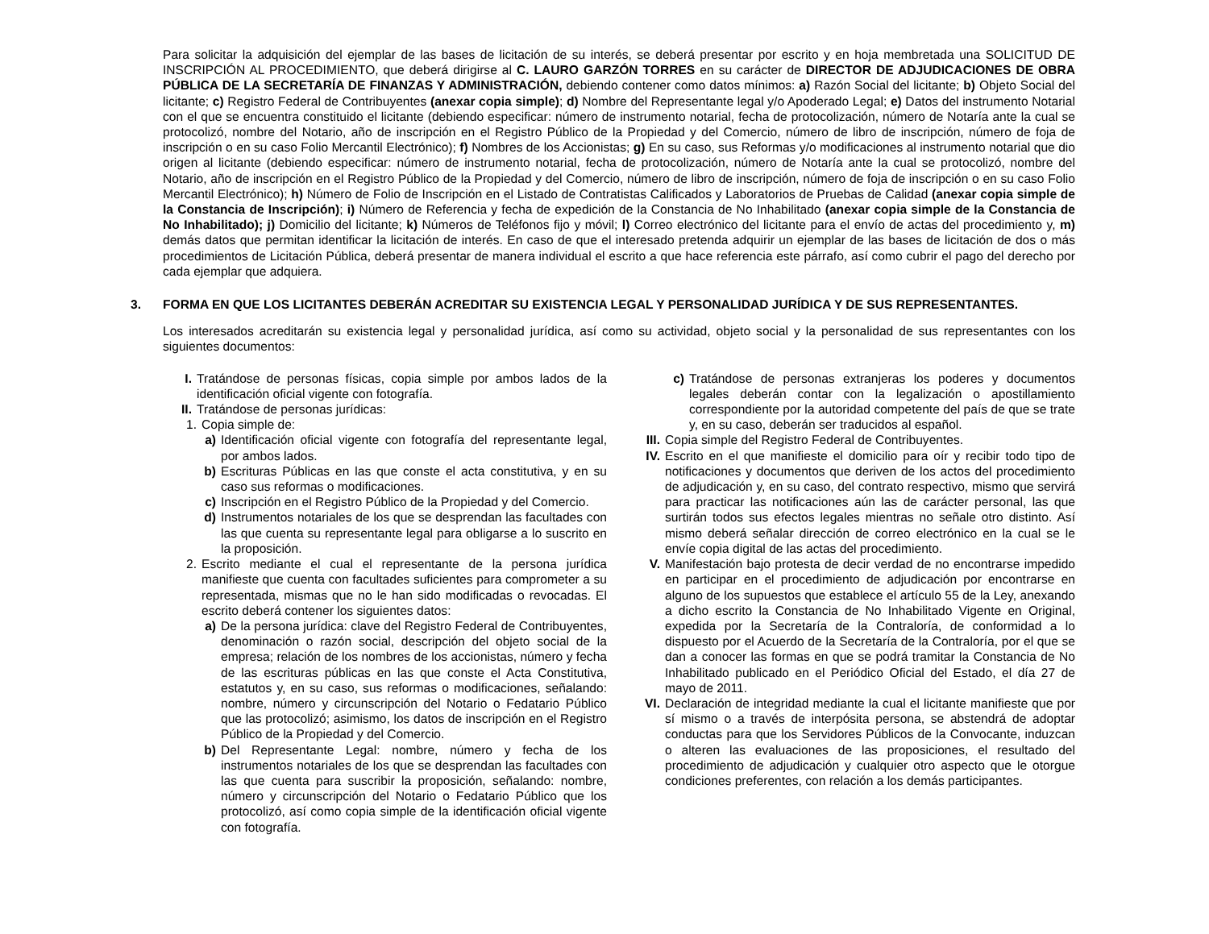Para solicitar la adquisición del ejemplar de las bases de licitación de su interés, se deberá presentar por escrito y en hoja membretada una SOLICITUD DE INSCRIPCIÓN AL PROCEDIMIENTO, que deberá dirigirse al C. LAURO GARZÓN TORRES en su carácter de DIRECTOR DE ADJUDICACIONES DE OBRA PÚBLICA DE LA SECRETARÍA DE FINANZAS Y ADMINISTRACIÓN, debiendo contener como datos mínimos: a) Razón Social del licitante; b) Objeto Social del licitante; c) Registro Federal de Contribuyentes (anexar copia simple); d) Nombre del Representante legal y/o Apoderado Legal; e) Datos del instrumento Notarial con el que se encuentra constituido el licitante (debiendo especificar: número de instrumento notarial, fecha de protocolización, número de Notaría ante la cual se protocolizó, nombre del Notario, año de inscripción en el Registro Público de la Propiedad y del Comercio, número de libro de inscripción, número de foja de inscripción o en su caso Folio Mercantil Electrónico); f) Nombres de los Accionistas; g) En su caso, sus Reformas y/o modificaciones al instrumento notarial que dio origen al licitante (debiendo especificar: número de instrumento notarial, fecha de protocolización, número de Notaría ante la cual se protocolizó, nombre del Notario, año de inscripción en el Registro Público de la Propiedad y del Comercio, número de libro de inscripción, número de foja de inscripción o en su caso Folio Mercantil Electrónico); h) Número de Folio de Inscripción en el Listado de Contratistas Calificados y Laboratorios de Pruebas de Calidad (anexar copia simple de la Constancia de Inscripción); i) Número de Referencia y fecha de expedición de la Constancia de No Inhabilitado (anexar copia simple de la Constancia de No Inhabilitado); j) Domicilio del licitante; k) Números de Teléfonos fijo y móvil; l) Correo electrónico del licitante para el envío de actas del procedimiento y, m) demás datos que permitan identificar la licitación de interés. En caso de que el interesado pretenda adquirir un ejemplar de las bases de licitación de dos o más procedimientos de Licitación Pública, deberá presentar de manera individual el escrito a que hace referencia este párrafo, así como cubrir el pago del derecho por cada ejemplar que adquiera.
3. FORMA EN QUE LOS LICITANTES DEBERÁN ACREDITAR SU EXISTENCIA LEGAL Y PERSONALIDAD JURÍDICA Y DE SUS REPRESENTANTES.
Los interesados acreditarán su existencia legal y personalidad jurídica, así como su actividad, objeto social y la personalidad de sus representantes con los siguientes documentos:
I. Tratándose de personas físicas, copia simple por ambos lados de la identificación oficial vigente con fotografía.
II. Tratándose de personas jurídicas:
1. Copia simple de:
a) Identificación oficial vigente con fotografía del representante legal, por ambos lados.
b) Escrituras Públicas en las que conste el acta constitutiva, y en su caso sus reformas o modificaciones.
c) Inscripción en el Registro Público de la Propiedad y del Comercio.
d) Instrumentos notariales de los que se desprendan las facultades con las que cuenta su representante legal para obligarse a lo suscrito en la proposición.
2. Escrito mediante el cual el representante de la persona jurídica manifieste que cuenta con facultades suficientes para comprometer a su representada, mismas que no le han sido modificadas o revocadas. El escrito deberá contener los siguientes datos:
a) De la persona jurídica: clave del Registro Federal de Contribuyentes, denominación o razón social, descripción del objeto social de la empresa; relación de los nombres de los accionistas, número y fecha de las escrituras públicas en las que conste el Acta Constitutiva, estatutos y, en su caso, sus reformas o modificaciones, señalando: nombre, número y circunscripción del Notario o Fedatario Público que las protocolizó; asimismo, los datos de inscripción en el Registro Público de la Propiedad y del Comercio.
b) Del Representante Legal: nombre, número y fecha de los instrumentos notariales de los que se desprendan las facultades con las que cuenta para suscribir la proposición, señalando: nombre, número y circunscripción del Notario o Fedatario Público que los protocolizó, así como copia simple de la identificación oficial vigente con fotografía.
c) Tratándose de personas extranjeras los poderes y documentos legales deberán contar con la legalización o apostillamiento correspondiente por la autoridad competente del país de que se trate y, en su caso, deberán ser traducidos al español.
III.
Copia simple del Registro Federal de Contribuyentes.
IV. Escrito en el que manifieste el domicilio para oír y recibir todo tipo de notificaciones y documentos que deriven de los actos del procedimiento de adjudicación y, en su caso, del contrato respectivo, mismo que servirá para practicar las notificaciones aún las de carácter personal, las que surtirán todos sus efectos legales mientras no señale otro distinto. Así mismo deberá señalar dirección de correo electrónico en la cual se le envíe copia digital de las actas del procedimiento.
V. Manifestación bajo protesta de decir verdad de no encontrarse impedido en participar en el procedimiento de adjudicación por encontrarse en alguno de los supuestos que establece el artículo 55 de la Ley, anexando a dicho escrito la Constancia de No Inhabilitado Vigente en Original, expedida por la Secretaría de la Contraloría, de conformidad a lo dispuesto por el Acuerdo de la Secretaría de la Contraloría, por el que se dan a conocer las formas en que se podrá tramitar la Constancia de No Inhabilitado publicado en el Periódico Oficial del Estado, el día 27 de mayo de 2011.
VI. Declaración de integridad mediante la cual el licitante manifieste que por sí mismo o a través de interpósita persona, se abstendrá de adoptar conductas para que los Servidores Públicos de la Convocante, induzcan o alteren las evaluaciones de las proposiciones, el resultado del procedimiento de adjudicación y cualquier otro aspecto que le otorgue condiciones preferentes, con relación a los demás participantes.